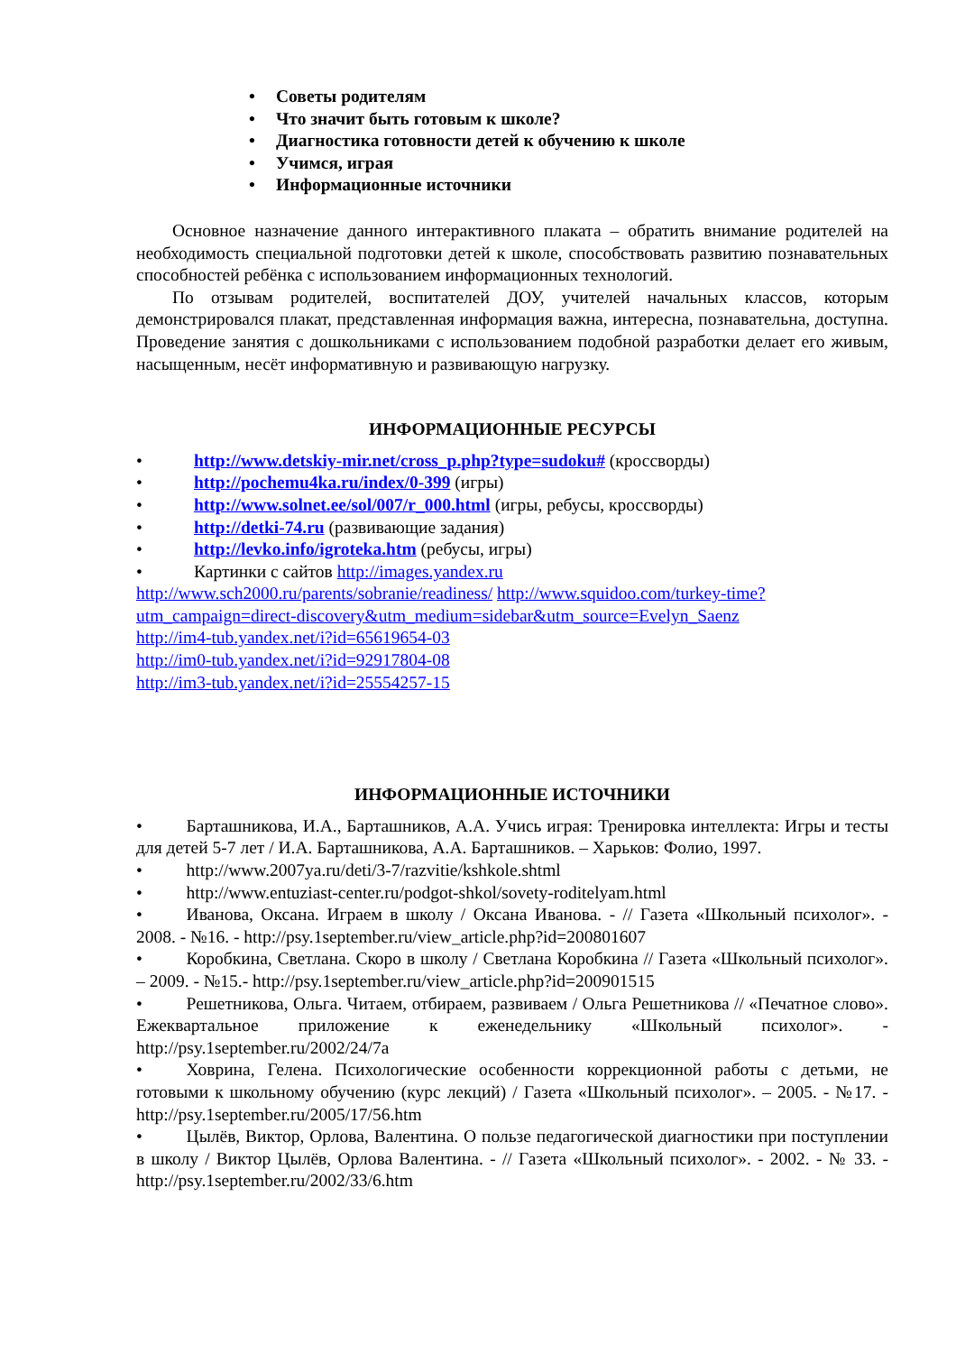• Советы родителям
• Что значит быть готовым к школе?
• Диагностика готовности детей к обучению к школе
• Учимся, играя
• Информационные источники
Основное назначение данного интерактивного плаката – обратить внимание родителей на необходимость специальной подготовки детей к школе, способствовать развитию познавательных способностей ребёнка с использованием информационных технологий.
По отзывам родителей, воспитателей ДОУ, учителей начальных классов, которым демонстрировался плакат, представленная информация важна, интересна, познавательна, доступна. Проведение занятия с дошкольниками с использованием подобной разработки делает его живым, насыщенным, несёт информативную и развивающую нагрузку.
ИНФОРМАЦИОННЫЕ РЕСУРСЫ
• http://www.detskiy-mir.net/cross_p.php?type=sudoku# (кроссворды)
• http://pochemu4ka.ru/index/0-399 (игры)
• http://www.solnet.ee/sol/007/r_000.html (игры, ребусы, кроссворды)
• http://detki-74.ru (развивающие задания)
• http://levko.info/igroteka.htm (ребусы, игры)
• Картинки с сайтов http://images.yandex.ru
http://www.sch2000.ru/parents/sobranie/readiness/ http://www.squidoo.com/turkey-time?utm_campaign=direct-discovery&utm_medium=sidebar&utm_source=Evelyn_Saenz
http://im4-tub.yandex.net/i?id=65619654-03
http://im0-tub.yandex.net/i?id=92917804-08
http://im3-tub.yandex.net/i?id=25554257-15
ИНФОРМАЦИОННЫЕ ИСТОЧНИКИ
•   Барташникова, И.А., Барташников, А.А. Учись играя: Тренировка интеллекта: Игры и тесты для детей 5-7 лет / И.А. Барташникова, А.А. Барташников. – Харьков: Фолио, 1997.
•   http://www.2007ya.ru/deti/3-7/razvitie/kshkole.shtml
•   http://www.entuziast-center.ru/podgot-shkol/sovety-roditelyam.html
•   Иванова, Оксана. Играем в школу / Оксана Иванова. - // Газета «Школьный психолог». - 2008. - №16. - http://psy.1september.ru/view_article.php?id=200801607
•   Коробкина, Светлана. Скоро в школу / Светлана Коробкина // Газета «Школьный психолог». – 2009. - №15.- http://psy.1september.ru/view_article.php?id=200901515
•   Решетникова, Ольга. Читаем, отбираем, развиваем / Ольга Решетникова // «Печатное слово». Ежеквартальное приложение к еженедельнику «Школьный психолог». - http://psy.1september.ru/2002/24/7a
•   Ховрина, Гелена. Психологические особенности коррекционной работы с детьми, не готовыми к школьному обучению (курс лекций) / Газета «Школьный психолог». – 2005. - №17. - http://psy.1september.ru/2005/17/56.htm
•   Цылёв, Виктор, Орлова, Валентина. О пользе педагогической диагностики при поступлении в школу / Виктор Цылёв, Орлова Валентина. - // Газета «Школьный психолог». - 2002. - № 33. - http://psy.1september.ru/2002/33/6.htm